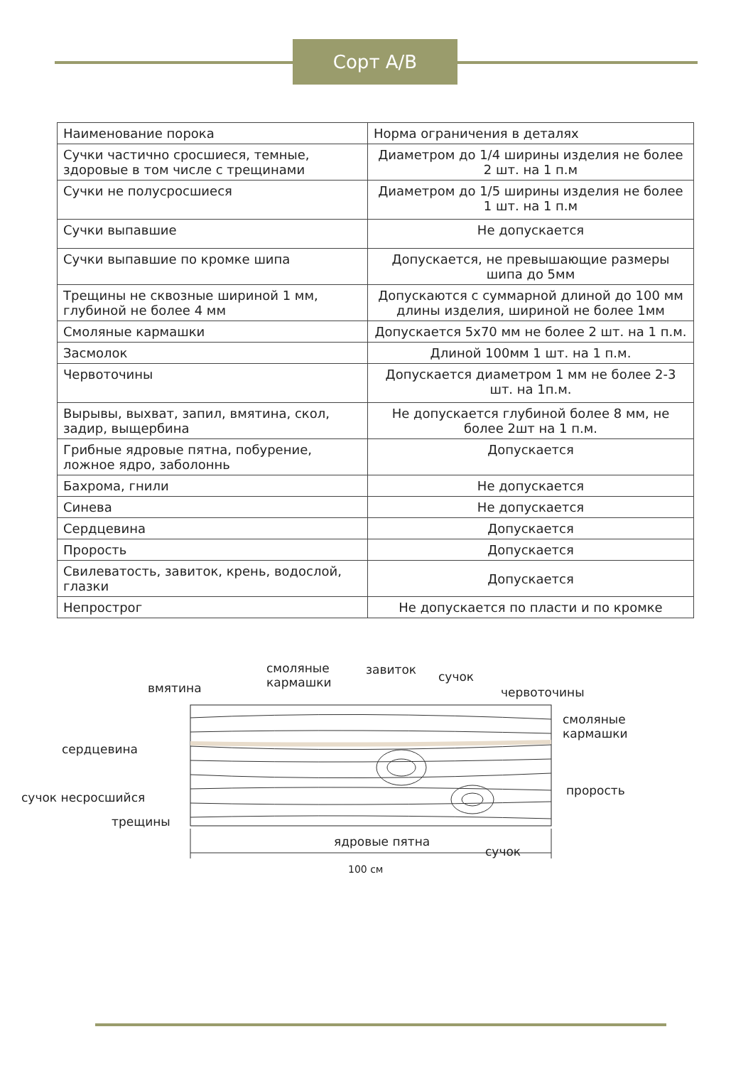Сорт A/B
| Наименование порока | Норма ограничения в деталях |
| --- | --- |
| Сучки частично сросшиеся, темные, здоровые в том числе с трещинами | Диаметром до 1/4 ширины изделия не более 2 шт. на 1 п.м |
| Сучки не полусросшиеся | Диаметром до 1/5 ширины изделия не более 1 шт. на 1 п.м |
| Сучки выпавшие | Не допускается |
| Сучки выпавшие по кромке шипа | Допускается, не превышающие размеры шипа до 5мм |
| Трещины не сквозные шириной 1 мм, глубиной не более 4 мм | Допускаются с суммарной длиной до 100 мм длины изделия, шириной не более 1мм |
| Смоляные кармашки | Допускается 5х70 мм не более 2 шт. на 1 п.м. |
| Засмолок | Длиной 100мм 1 шт. на 1 п.м. |
| Червоточины | Допускается диаметром 1 мм не более 2-3 шт. на 1п.м. |
| Вырывы, выхват, запил, вмятина, скол, задир, выщербина | Не допускается глубиной более 8 мм, не более 2шт на 1 п.м. |
| Грибные ядровые пятна, побурение, ложное ядро, заболоннь | Допускается |
| Бахрома, гнили | Не допускается |
| Синева | Не допускается |
| Сердцевина | Допускается |
| Прорость | Допускается |
| Свилеватость, завиток, крень, водослой, глазки | Допускается |
| Непрострог | Не допускается по пласти и по кромке |
смоляные
кармашки
завиток сучок
вмятина червоточины
смоляные
кармашки
сердцевина
прорость
сучок несросшийся
трещины
ядровые пятна
сучок
100 см